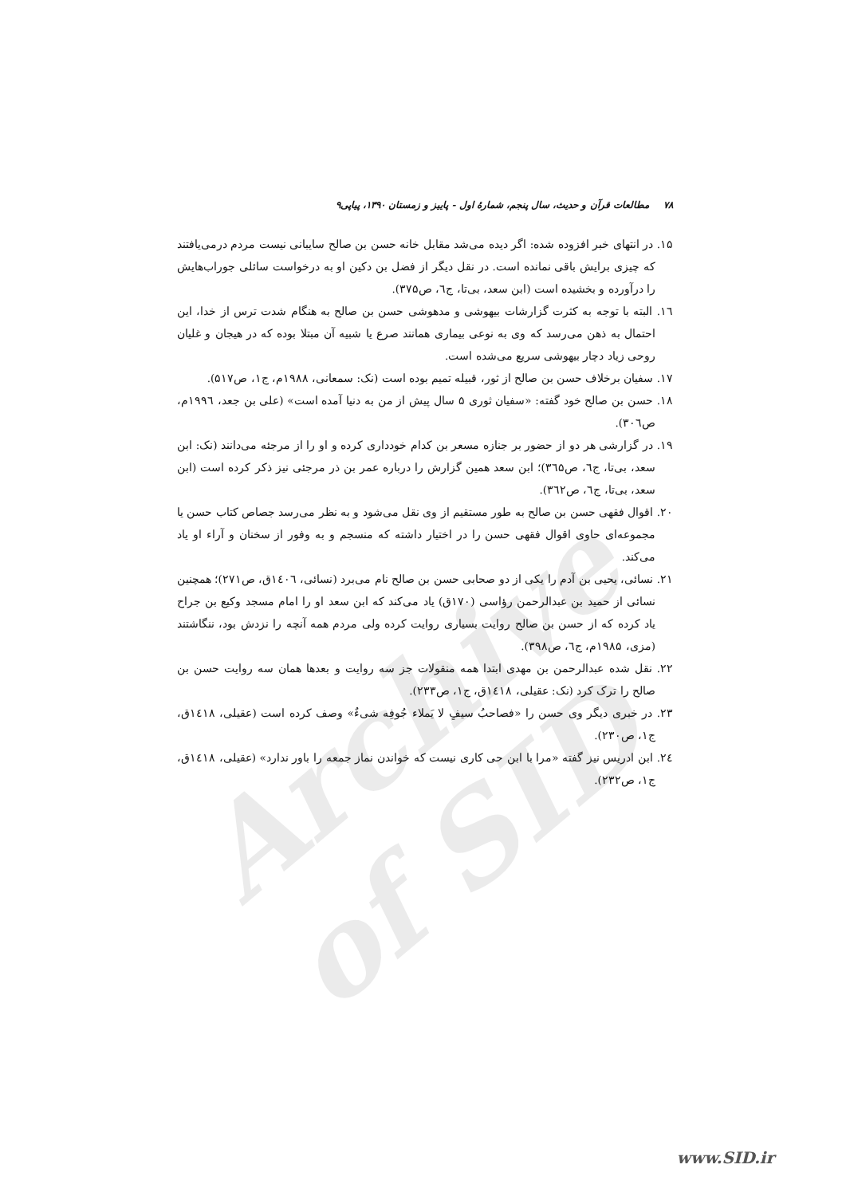Archive of SID
۷۸ مطالعات قرآن و حدیث، سال پنجم، شمارهٔ اول - پاییز و زمستان ۱۳۹۰، پیاپی۹
۱۵. در انتهای خبر افزوده شده: اگر دیده می‌شد مقابل خانه حسن بن صالح سایبانی نیست مردم درمی‌یافتند که چیزی برایش باقی نمانده است. در نقل دیگر از فضل بن دکین او به درخواست سائلی جوراب‌هایش را درآورده و بخشیده است (ابن سعد، بی‌تا، ج٦، ص۳۷۵).
۱٦. البته با توجه به کثرت گزارشات بیهوشی و مدهوشی حسن بن صالح به هنگام شدت ترس از خدا، این احتمال به ذهن می‌رسد که وی به نوعی بیماری همانند صرع یا شبیه آن مبتلا بوده که در هیجان و غلیان روحی زیاد دچار بیهوشی سریع می‌شده است.
۱۷. سفیان برخلاف حسن بن صالح از ثور، قبیله تمیم بوده است (نک: سمعانی، ۱۹۸۸م، ج۱، ص۵۱۷).
۱۸. حسن بن صالح خود گفته: «سفیان ثوری ۵ سال پیش از من به دنیا آمده است» (علی بن جعد، ۱۹۹٦م، ص۳۰٦).
۱۹. در گزارشی هر دو از حضور بر جنازه مسعر بن کدام خودداری کرده و او را از مرجئه می‌دانند (نک: ابن سعد، بی‌تا، ج٦، ص۳٦۵)؛ ابن سعد همین گزارش را درباره عمر بن ذر مرجئی نیز ذکر کرده است (ابن سعد، بی‌تا، ج٦، ص۳٦۲).
۲۰. اقوال فقهی حسن بن صالح به طور مستقیم از وی نقل می‌شود و به نظر می‌رسد جصاص کتاب حسن یا مجموعه‌ای حاوی اقوال فقهی حسن را در اختیار داشته که منسجم و به وفور از سخنان و آراء او یاد می‌کند.
۲۱. نسائی، یحیی بن آدم را یکی از دو صحابی حسن بن صالح نام می‌برد (نسائی، ۱٤۰٦ق، ص۲۷۱)؛ همچنین نسائی از حمید بن عبدالرحمن رؤاسی (۱۷۰ق) یاد می‌کند که ابن سعد او را امام مسجد وکیع بن جراح یاد کرده که از حسن بن صالح روایت بسیاری روایت کرده ولی مردم همه آنچه را نزدش بود، ننگاشتند (مزی، ۱۹۸۵م، ج٦، ص۳۹۸).
۲۲. نقل شده عبدالرحمن بن مهدی ابتدا همه منقولات جز سه روایت و بعدها همان سه روایت حسن بن صالح را ترک کرد (نک: عقیلی، ۱٤۱۸ق، ج۱، ص۲۳۳).
۲۳. در خبری دیگر وی حسن را «فصاحبُ سیفٍ لا یَملاء جُوفِه شیءٌ» وصف کرده است (عقیلی، ۱٤۱۸ق، ج۱، ص۲۳۰).
۲٤. ابن ادریس نیز گفته «مرا با ابن حی کاری نیست که خواندن نماز جمعه را باور ندارد» (عقیلی، ۱٤۱۸ق، ج۱، ص۲۳۲).
www.SID.ir